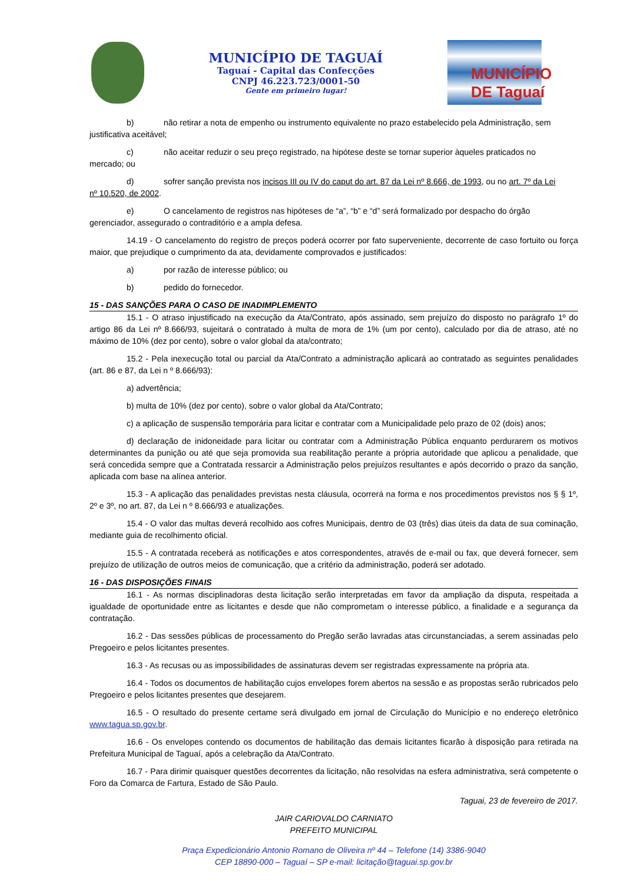MUNICÍPIO DE TAGUAÍ
Taguaí - Capital das Confecções
CNPJ 46.223.723/0001-50
Gente em primeiro lugar!
MUNICÍPIO DE Taguaí
b) não retirar a nota de empenho ou instrumento equivalente no prazo estabelecido pela Administração, sem
justificativa aceitável;
c) não aceitar reduzir o seu preço registrado, na hipótese deste se tornar superior àqueles praticados no
mercado; ou
d) sofrer sanção prevista nos incisos III ou IV do caput do art. 87 da Lei nº 8.666, de 1993, ou no art. 7º da Lei
nº 10.520, de 2002.
e) O cancelamento de registros nas hipóteses de “a”, “b” e “d” será formalizado por despacho do órgão
gerenciador, assegurado o contraditório e a ampla defesa.
14.19 - O cancelamento do registro de preços poderá ocorrer por fato superveniente, decorrente de caso fortuito ou força maior, que prejudique o cumprimento da ata, devidamente comprovados e justificados:
a) por razão de interesse público; ou
b) pedido do fornecedor.
15 - DAS SANÇÕES PARA O CASO DE INADIMPLEMENTO
15.1 - O atraso injustificado na execução da Ata/Contrato, após assinado, sem prejuízo do disposto no parágrafo 1º do artigo 86 da Lei nº 8.666/93, sujeitará o contratado à multa de mora de 1% (um por cento), calculado por dia de atraso, até no máximo de 10% (dez por cento), sobre o valor global da ata/contrato;
15.2 - Pela inexecução total ou parcial da Ata/Contrato a administração aplicará ao contratado as seguintes penalidades (art. 86 e 87, da Lei n º 8.666/93):
a) advertência;
b) multa de 10% (dez por cento), sobre o valor global da Ata/Contrato;
c) a aplicação de suspensão temporária para licitar e contratar com a Municipalidade pelo prazo de 02 (dois) anos;
d) declaração de inidoneidade para licitar ou contratar com a Administração Pública enquanto perdurarem os motivos determinantes da punição ou até que seja promovida sua reabilitação perante a própria autoridade que aplicou a penalidade, que será concedida sempre que a Contratada ressarcir a Administração pelos prejuízos resultantes e após decorrido o prazo da sanção, aplicada com base na alínea anterior.
15.3 - A aplicação das penalidades previstas nesta cláusula, ocorrerá na forma e nos procedimentos previstos nos § § 1º, 2º e 3º, no art. 87, da Lei n º 8.666/93 e atualizações.
15.4 - O valor das multas deverá recolhido aos cofres Municipais, dentro de 03 (três) dias úteis da data de sua cominação, mediante guia de recolhimento oficial.
15.5 - A contratada receberá as notificações e atos correspondentes, através de e-mail ou fax, que deverá fornecer, sem prejuízo de utilização de outros meios de comunicação, que a critério da administração, poderá ser adotado.
16 - DAS DISPOSIÇÕES FINAIS
16.1 - As normas disciplinadoras desta licitação serão interpretadas em favor da ampliação da disputa, respeitada a igualdade de oportunidade entre as licitantes e desde que não comprometam o interesse público, a finalidade e a segurança da contratação.
16.2 - Das sessões públicas de processamento do Pregão serão lavradas atas circunstanciadas, a serem assinadas pelo Pregoeiro e pelos licitantes presentes.
16.3 - As recusas ou as impossibilidades de assinaturas devem ser registradas expressamente na própria ata.
16.4 - Todos os documentos de habilitação cujos envelopes forem abertos na sessão e as propostas serão rubricados pelo Pregoeiro e pelos licitantes presentes que desejarem.
16.5 - O resultado do presente certame será divulgado em jornal de Circulação do Município e no endereço eletrônico www.tagua.sp.gov.br.
16.6 - Os envelopes contendo os documentos de habilitação das demais licitantes ficarão à disposição para retirada na Prefeitura Municipal de Taguaí, após a celebração da Ata/Contrato.
16.7 - Para dirimir quaisquer questões decorrentes da licitação, não resolvidas na esfera administrativa, será competente o Foro da Comarca de Fartura, Estado de São Paulo.
Taguai, 23 de fevereiro de 2017.
JAIR CARIOVALDO CARNIATO
PREFEITO MUNICIPAL
Praça Expedicionário Antonio Romano de Oliveira nº 44 – Telefone (14) 3386-9040
CEP 18890-000 – Taguaí – SP e-mail: licitação@taguai.sp.gov.br